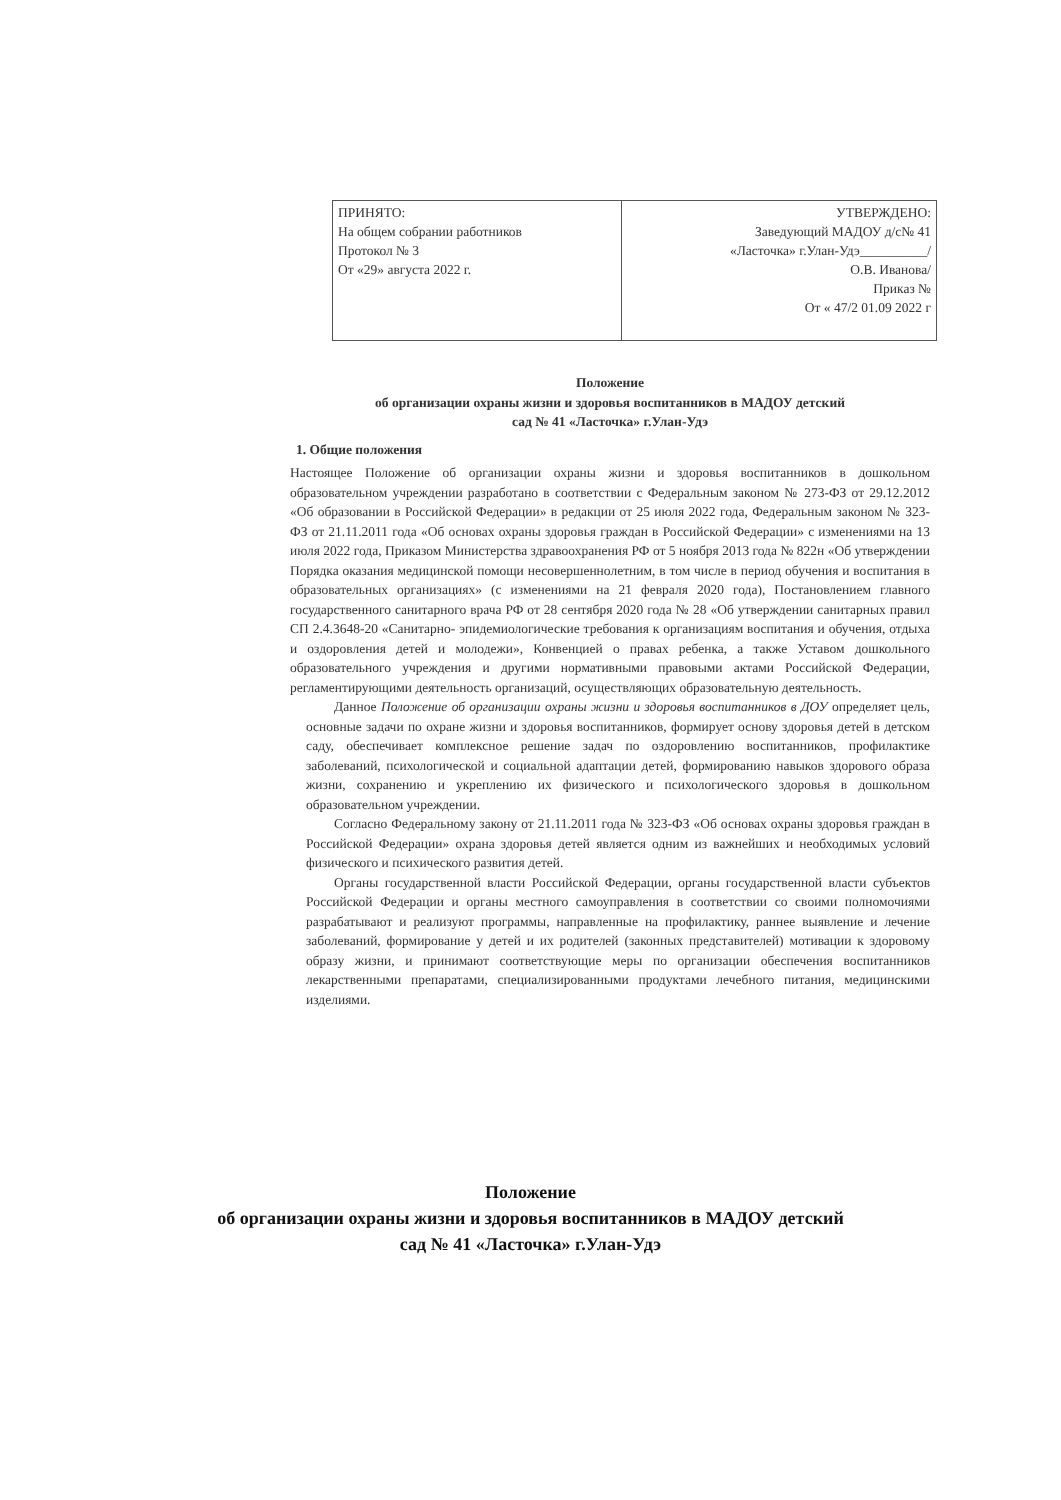| ПРИНЯТО: На общем собрании работников Протокол № 3 От «29» августа 2022 г. | УТВЕРЖДЕНО: Заведующий МАДОУ д/с№ 41 «Ласточка» г.Улан-Удэ__________/ О.В. Иванова/ Приказ № От « 47/2 01.09 2022 г |
Положение
об организации охраны жизни и здоровья воспитанников в МАДОУ детский
сад № 41 «Ласточка» г.Улан-Удэ
1. Общие положения
Настоящее Положение об организации охраны жизни и здоровья воспитанников в дошкольном образовательном учреждении разработано в соответствии с Федеральным законом № 273-ФЗ от 29.12.2012 «Об образовании в Российской Федерации» в редакции от 25 июля 2022 года, Федеральным законом № 323-ФЗ от 21.11.2011 года «Об основах охраны здоровья граждан в Российской Федерации» с изменениями на 13 июля 2022 года, Приказом Министерства здравоохранения РФ от 5 ноября 2013 года № 822н «Об утверждении Порядка оказания медицинской помощи несовершеннолетним, в том числе в период обучения и воспитания в образовательных организациях» (с изменениями на 21 февраля 2020 года), Постановлением главного государственного санитарного врача РФ от 28 сентября 2020 года № 28 «Об утверждении санитарных правил СП 2.4.3648-20 «Санитарно- эпидемиологические требования к организациям воспитания и обучения, отдыха и оздоровления детей и молодежи», Конвенцией о правах ребенка, а также Уставом дошкольного образовательного учреждения и другими нормативными правовыми актами Российской Федерации, регламентирующими деятельность организаций, осуществляющих образовательную деятельность.
Данное Положение об организации охраны жизни и здоровья воспитанников в ДОУ определяет цель, основные задачи по охране жизни и здоровья воспитанников, формирует основу здоровья детей в детском саду, обеспечивает комплексное решение задач по оздоровлению воспитанников, профилактике заболеваний, психологической и социальной адаптации детей, формированию навыков здорового образа жизни, сохранению и укреплению их физического и психологического здоровья в дошкольном образовательном учреждении.
Согласно Федеральному закону от 21.11.2011 года № 323-ФЗ «Об основах охраны здоровья граждан в Российской Федерации» охрана здоровья детей является одним из важнейших и необходимых условий физического и психического развития детей.
Органы государственной власти Российской Федерации, органы государственной власти субъектов Российской Федерации и органы местного самоуправления в соответствии со своими полномочиями разрабатывают и реализуют программы, направленные на профилактику, раннее выявление и лечение заболеваний, формирование у детей и их родителей (законных представителей) мотивации к здоровому образу жизни, и принимают соответствующие меры по организации обеспечения воспитанников лекарственными препаратами, специализированными продуктами лечебного питания, медицинскими изделиями.
Положение
об организации охраны жизни и здоровья воспитанников в МАДОУ детский
сад № 41 «Ласточка» г.Улан-Удэ